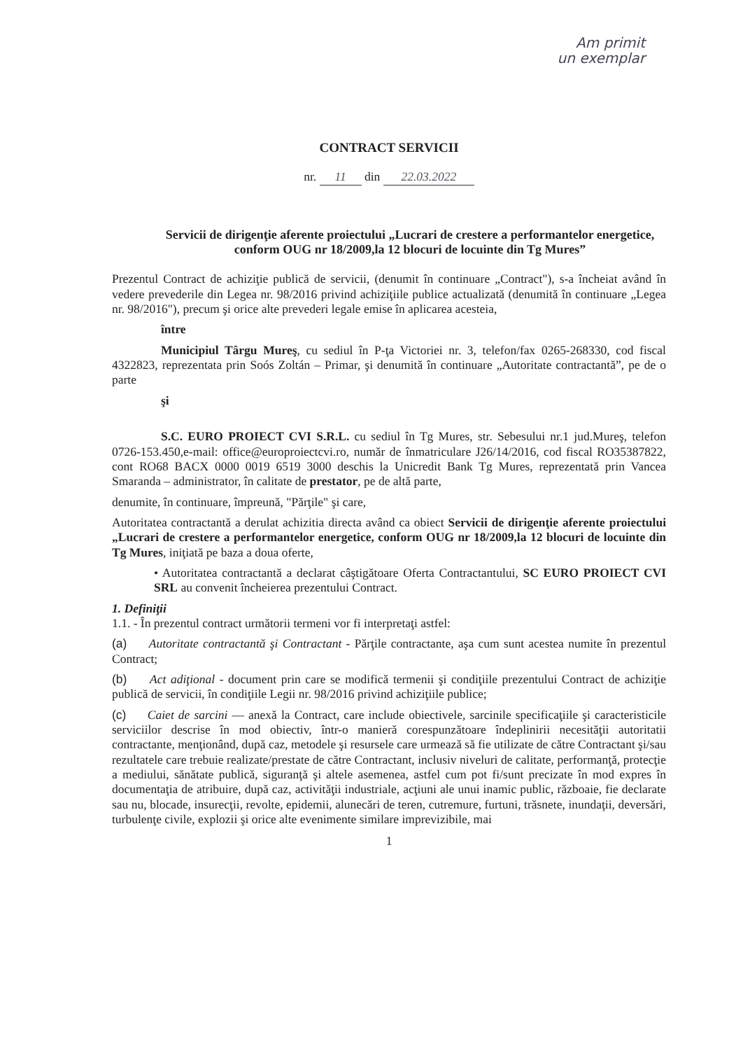Am primit
un exemplar
CONTRACT SERVICII
nr. 11 din 22.03.2022
Servicii de dirigenţie aferente proiectului „Lucrari de crestere a performantelor energetice, conform OUG nr 18/2009,la 12 blocuri de locuinte din Tg Mures”
Prezentul Contract de achiziţie publică de servicii, (denumit în continuare „Contract"), s-a încheiat având în vedere prevederile din Legea nr. 98/2016 privind achiziţiile publice actualizată (denumită în continuare „Legea nr. 98/2016"), precum şi orice alte prevederi legale emise în aplicarea acesteia,
între
Municipiul Târgu Mureş, cu sediul în P-ţa Victoriei nr. 3, telefon/fax 0265-268330, cod fiscal 4322823, reprezentata prin Soós Zoltán – Primar, şi denumită în continuare „Autoritate contractantă”, pe de o parte
şi
S.C. EURO PROIECT CVI S.R.L. cu sediul în Tg Mures, str. Sebesului nr.1 jud.Mureş, telefon 0726-153.450,e-mail: office@europroiectcvi.ro, număr de înmatriculare J26/14/2016, cod fiscal RO35387822, cont RO68 BACX 0000 0019 6519 3000 deschis la Unicredit Bank Tg Mures, reprezentată prin Vancea Smaranda – administrator, în calitate de prestator, pe de altă parte,
denumite, în continuare, împreună, "Părţile" şi care,
Autoritatea contractantă a derulat achizitia directa având ca obiect Servicii de dirigenţie aferente proiectului „Lucrari de crestere a performantelor energetice, conform OUG nr 18/2009,la 12 blocuri de locuinte din Tg Mures, iniţiată pe baza a doua oferte,
• Autoritatea contractantă a declarat câştigătoare Oferta Contractantului, SC EURO PROIECT CVI SRL au convenit încheierea prezentului Contract.
1. Definiţii
1.1. - În prezentul contract următorii termeni vor fi interpretaţi astfel:
(a) Autoritate contractantă şi Contractant - Părţile contractante, aşa cum sunt acestea numite în prezentul Contract;
(b) Act adiţional - document prin care se modifică termenii şi condiţiile prezentului Contract de achiziţie publică de servicii, în condiţiile Legii nr. 98/2016 privind achiziţiile publice;
(c) Caiet de sarcini — anexă la Contract, care include obiectivele, sarcinile specificaţiile şi caracteristicile serviciilor descrise în mod obiectiv, într-o manieră corespunzătoare îndeplinirii necesităţii autoritatii contractante, menţionând, după caz, metodele şi resursele care urmează să fie utilizate de către Contractant şi/sau rezultatele care trebuie realizate/prestate de către Contractant, inclusiv niveluri de calitate, performanţă, protecţie a mediului, sănătate publică, siguranţă şi altele asemenea, astfel cum pot fi/sunt precizate în mod expres în documentaţia de atribuire, după caz, activităţii industriale, acţiuni ale unui inamic public, războaie, fie declarate sau nu, blocade, insurecţii, revolte, epidemii, alunecări de teren, cutremure, furtuni, trăsnete, inundaţii, deversări, turbulenţe civile, explozii şi orice alte evenimente similare imprevizibile, mai
1